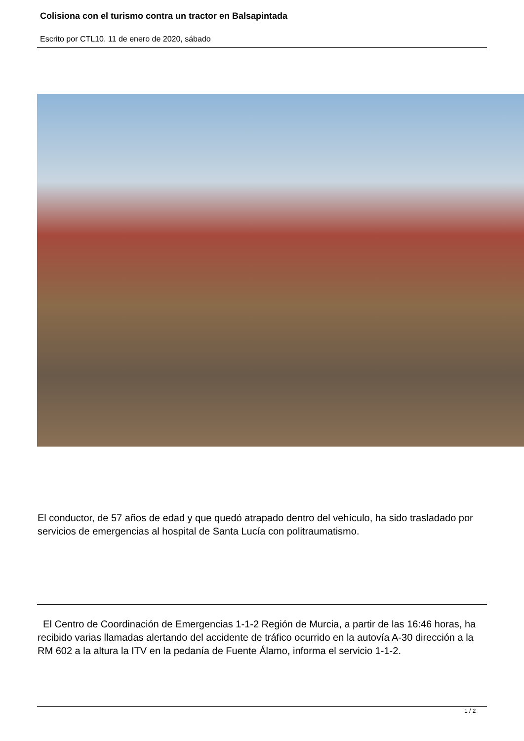Colisiona con el turismo contra un tractor en Balsapintada
Escrito por CTL10. 11 de enero de 2020, sábado
El conductor, de 57 años de edad y que quedó atrapado dentro del vehículo, ha sido trasladado por servicios de emergencias al hospital de Santa Lucía con politraumatismo.
El Centro de Coordinación de Emergencias 1-1-2 Región de Murcia, a partir de las 16:46 horas, ha recibido varias llamadas alertando del accidente de tráfico ocurrido en la autovía A-30 dirección a la RM 602 a la altura la ITV en la pedanía de Fuente Álamo, informa el servicio 1-1-2.
1 / 2